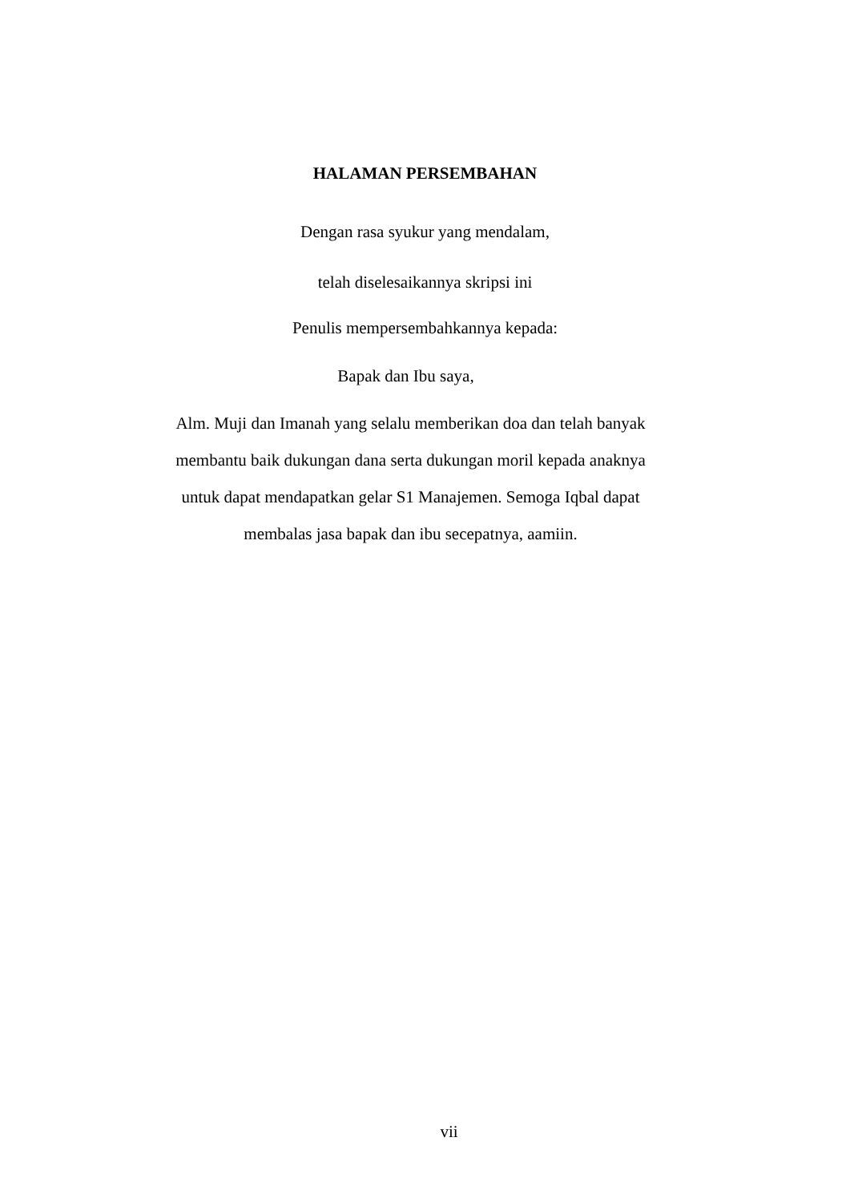HALAMAN PERSEMBAHAN
Dengan rasa syukur yang mendalam,
telah diselesaikannya skripsi ini
Penulis mempersembahkannya kepada:
Bapak dan Ibu saya,
Alm. Muji dan Imanah yang selalu memberikan doa dan telah banyak
membantu baik dukungan dana serta dukungan moril kepada anaknya
untuk dapat mendapatkan gelar S1 Manajemen. Semoga Iqbal dapat
membalas jasa bapak dan ibu secepatnya, aamiin.
vii